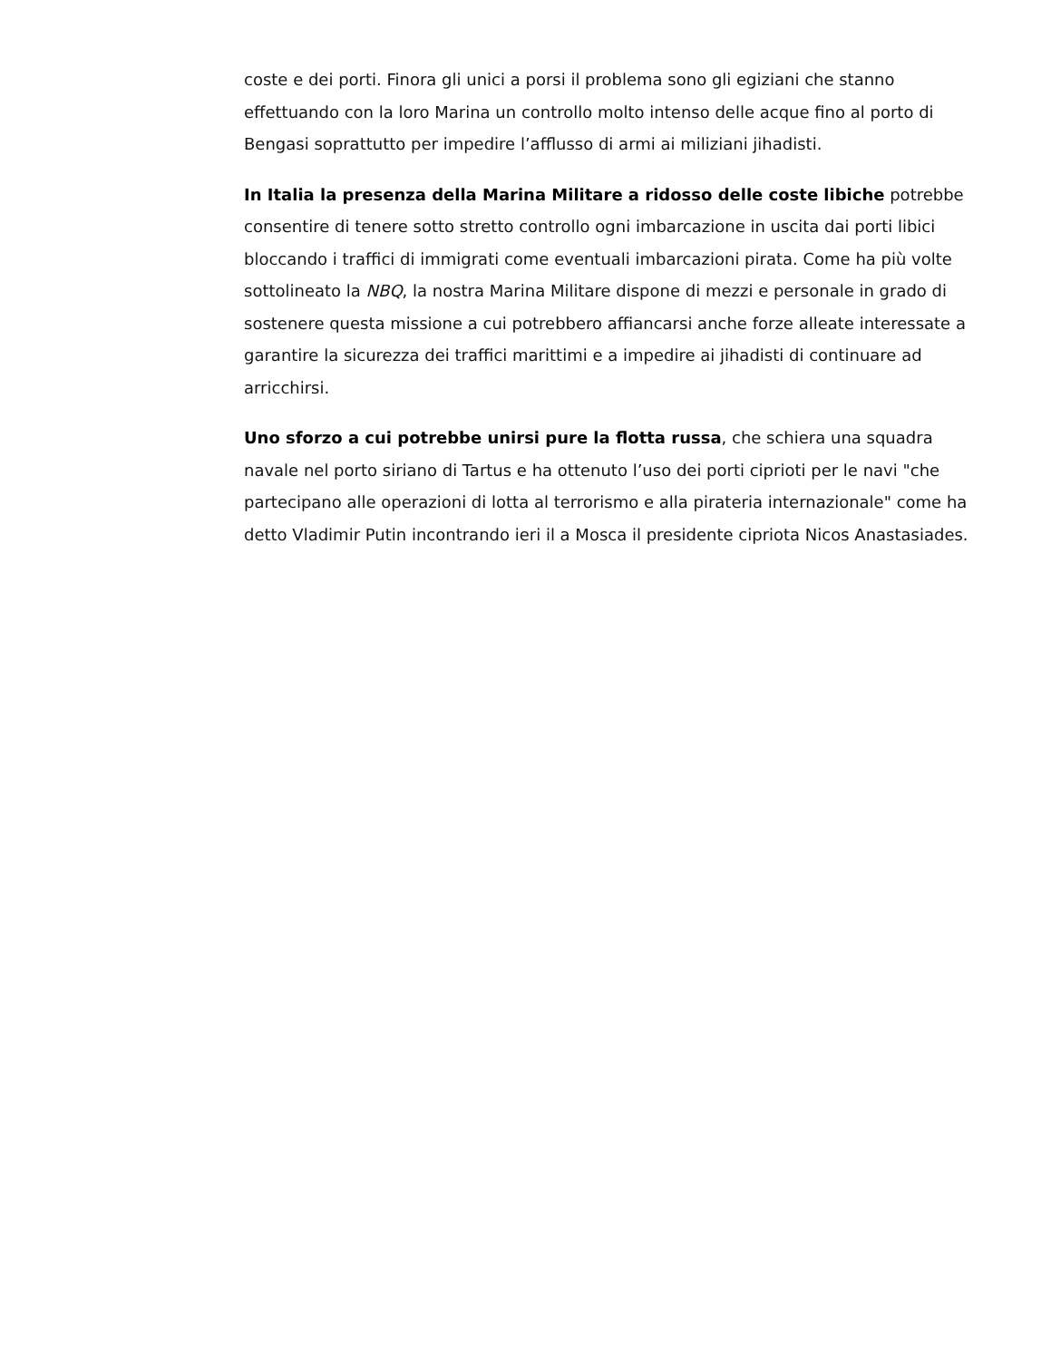coste e dei porti. Finora gli unici a porsi il problema sono gli egiziani che stanno effettuando con la loro Marina un controllo molto intenso delle acque fino al porto di Bengasi soprattutto per impedire l’afflusso di armi ai miliziani jihadisti.
In Italia la presenza della Marina Militare a ridosso delle coste libiche potrebbe consentire di tenere sotto stretto controllo ogni imbarcazione in uscita dai porti libici bloccando i traffici di immigrati come eventuali imbarcazioni pirata. Come ha più volte sottolineato la NBQ, la nostra Marina Militare dispone di mezzi e personale in grado di sostenere questa missione a cui potrebbero affiancarsi anche forze alleate interessate a garantire la sicurezza dei traffici marittimi e a impedire ai jihadisti di continuare ad arricchirsi.
Uno sforzo a cui potrebbe unirsi pure la flotta russa, che schiera una squadra navale nel porto siriano di Tartus e ha ottenuto l’uso dei porti ciprioti per le navi "che partecipano alle operazioni di lotta al terrorismo e alla pirateria internazionale" come ha detto Vladimir Putin incontrando ieri il a Mosca il presidente cipriota Nicos Anastasiades.